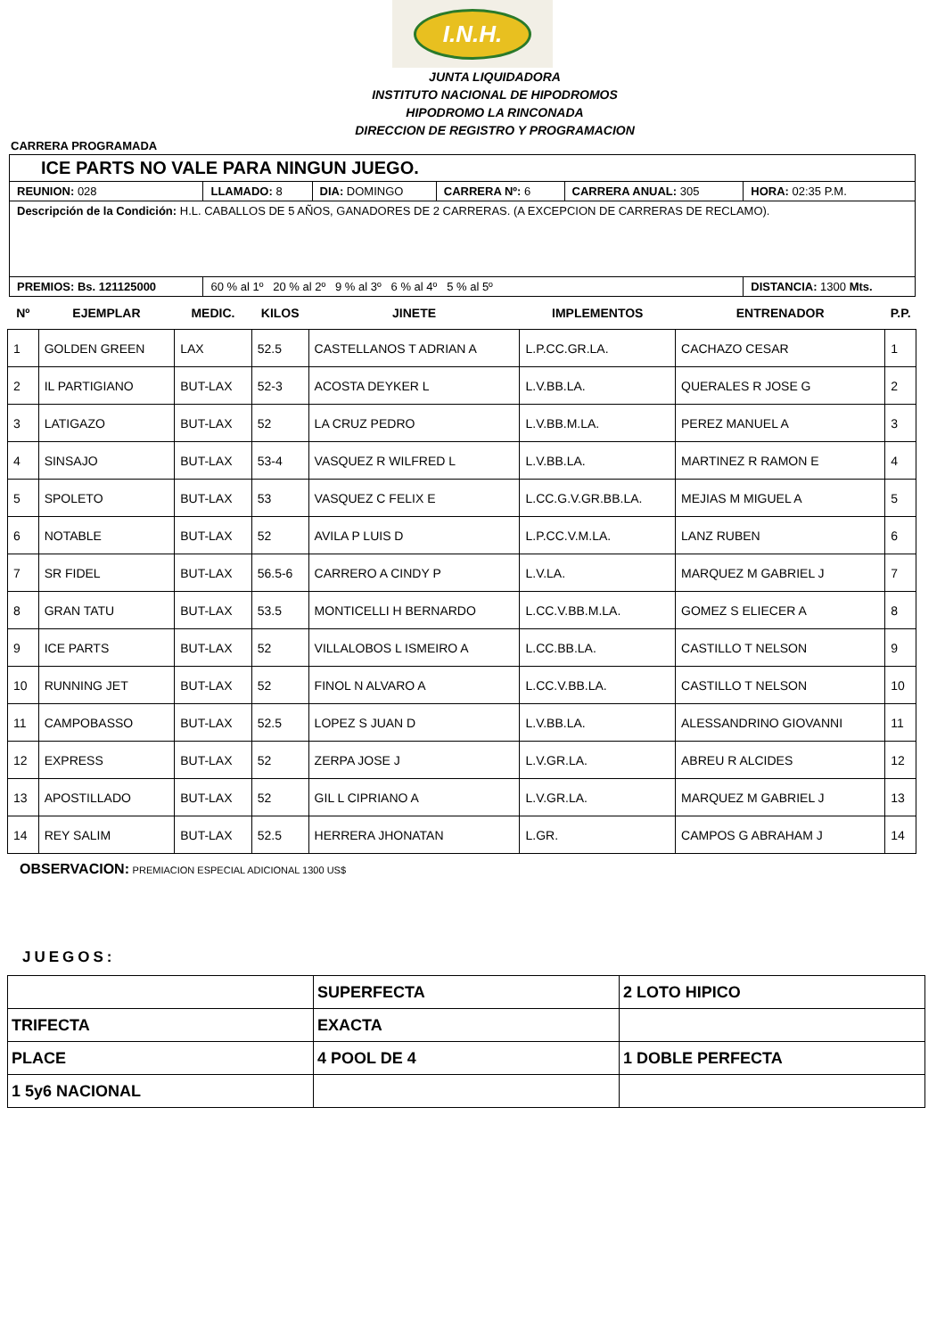I.N.H.
JUNTA LIQUIDADORA
INSTITUTO NACIONAL DE HIPODROMOS
HIPODROMO LA RINCONADA
DIRECCION DE REGISTRO Y PROGRAMACION
CARRERA PROGRAMADA
| ICE PARTS NO VALE PARA NINGUN JUEGO. | | | | | |
| REUNION: 028 | LLAMADO: 8 | DIA: DOMINGO | CARRERA Nº: 6 | CARRERA ANUAL: 305 | HORA: 02:35 P.M. |
| Descripción de la Condición: H.L. CABALLOS DE 5 AÑOS, GANADORES DE 2 CARRERAS. (A EXCEPCION DE CARRERAS DE RECLAMO). | | | | | |
| PREMIOS: Bs. 121125000 | 60 % al 1º 20 % al 2º 9 % al 3º 6 % al 4º 5 % al 5º | | | | DISTANCIA: 1300 Mts. |
| Nº | EJEMPLAR | MEDIC. | KILOS | JINETE | IMPLEMENTOS | ENTRENADOR | P.P. |
| --- | --- | --- | --- | --- | --- | --- | --- |
| 1 | GOLDEN GREEN | LAX | 52.5 | CASTELLANOS T ADRIAN A | L.P.CC.GR.LA. | CACHAZO CESAR | 1 |
| 2 | IL PARTIGIANO | BUT-LAX | 52-3 | ACOSTA DEYKER L | L.V.BB.LA. | QUERALES R JOSE G | 2 |
| 3 | LATIGAZO | BUT-LAX | 52 | LA CRUZ PEDRO | L.V.BB.M.LA. | PEREZ MANUEL A | 3 |
| 4 | SINSAJO | BUT-LAX | 53-4 | VASQUEZ R WILFRED L | L.V.BB.LA. | MARTINEZ R RAMON E | 4 |
| 5 | SPOLETO | BUT-LAX | 53 | VASQUEZ C FELIX E | L.CC.G.V.GR.BB.LA. | MEJIAS M MIGUEL A | 5 |
| 6 | NOTABLE | BUT-LAX | 52 | AVILA P LUIS D | L.P.CC.V.M.LA. | LANZ RUBEN | 6 |
| 7 | SR FIDEL | BUT-LAX | 56.5-6 | CARRERO A CINDY P | L.V.LA. | MARQUEZ M GABRIEL J | 7 |
| 8 | GRAN TATU | BUT-LAX | 53.5 | MONTICELLI H BERNARDO | L.CC.V.BB.M.LA. | GOMEZ S ELIECER A | 8 |
| 9 | ICE PARTS | BUT-LAX | 52 | VILLALOBOS L ISMEIRO A | L.CC.BB.LA. | CASTILLO T NELSON | 9 |
| 10 | RUNNING JET | BUT-LAX | 52 | FINOL N ALVARO A | L.CC.V.BB.LA. | CASTILLO T NELSON | 10 |
| 11 | CAMPOBASSO | BUT-LAX | 52.5 | LOPEZ S JUAN D | L.V.BB.LA. | ALESSANDRINO GIOVANNI | 11 |
| 12 | EXPRESS | BUT-LAX | 52 | ZERPA JOSE J | L.V.GR.LA. | ABREU R ALCIDES | 12 |
| 13 | APOSTILLADO | BUT-LAX | 52 | GIL L CIPRIANO A | L.V.GR.LA. | MARQUEZ M GABRIEL J | 13 |
| 14 | REY SALIM | BUT-LAX | 52.5 | HERRERA JHONATAN | L.GR. | CAMPOS G ABRAHAM J | 14 |
OBSERVACION: PREMIACION ESPECIAL ADICIONAL 1300 US$
JUEGOS:
| | SUPERFECTA | 2 LOTO HIPICO |
| TRIFECTA | EXACTA | |
| PLACE | 4 POOL DE 4 | 1 DOBLE PERFECTA |
| 1 5y6 NACIONAL | | |